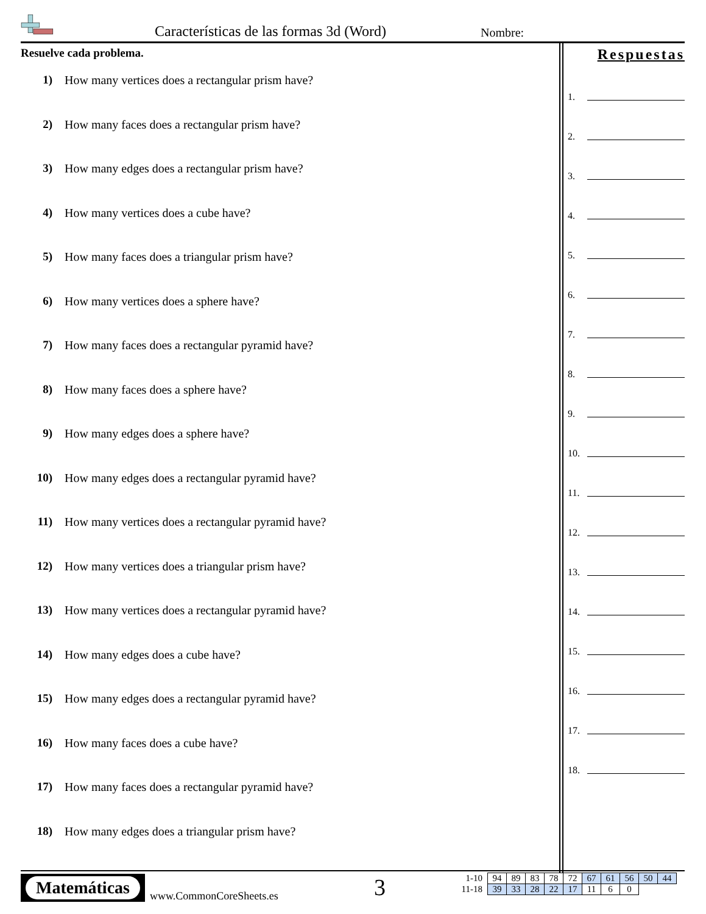Características de las formas 3d (Word)
Nombre:
Resuelve cada problema.
1) How many vertices does a rectangular prism have?
2) How many faces does a rectangular prism have?
3) How many edges does a rectangular prism have?
4) How many vertices does a cube have?
5) How many faces does a triangular prism have?
6) How many vertices does a sphere have?
7) How many faces does a rectangular pyramid have?
8) How many faces does a sphere have?
9) How many edges does a sphere have?
10) How many edges does a rectangular pyramid have?
11) How many vertices does a rectangular pyramid have?
12) How many vertices does a triangular prism have?
13) How many vertices does a rectangular pyramid have?
14) How many edges does a cube have?
15) How many edges does a rectangular pyramid have?
16) How many faces does a cube have?
17) How many faces does a rectangular pyramid have?
18) How many edges does a triangular prism have?
Respuestas
1.
2.
3.
4.
5.
6.
7.
8.
9.
10.
11.
12.
13.
14.
15.
16.
17.
18.
Matemáticas
www.CommonCoreSheets.es 3
| 1-10 | 94 | 89 | 83 | 78 | 72 | 67 | 61 | 56 | 50 | 44 |
| 11-18 | 39 | 33 | 28 | 22 | 17 | 11 | 6 | 0 | | |